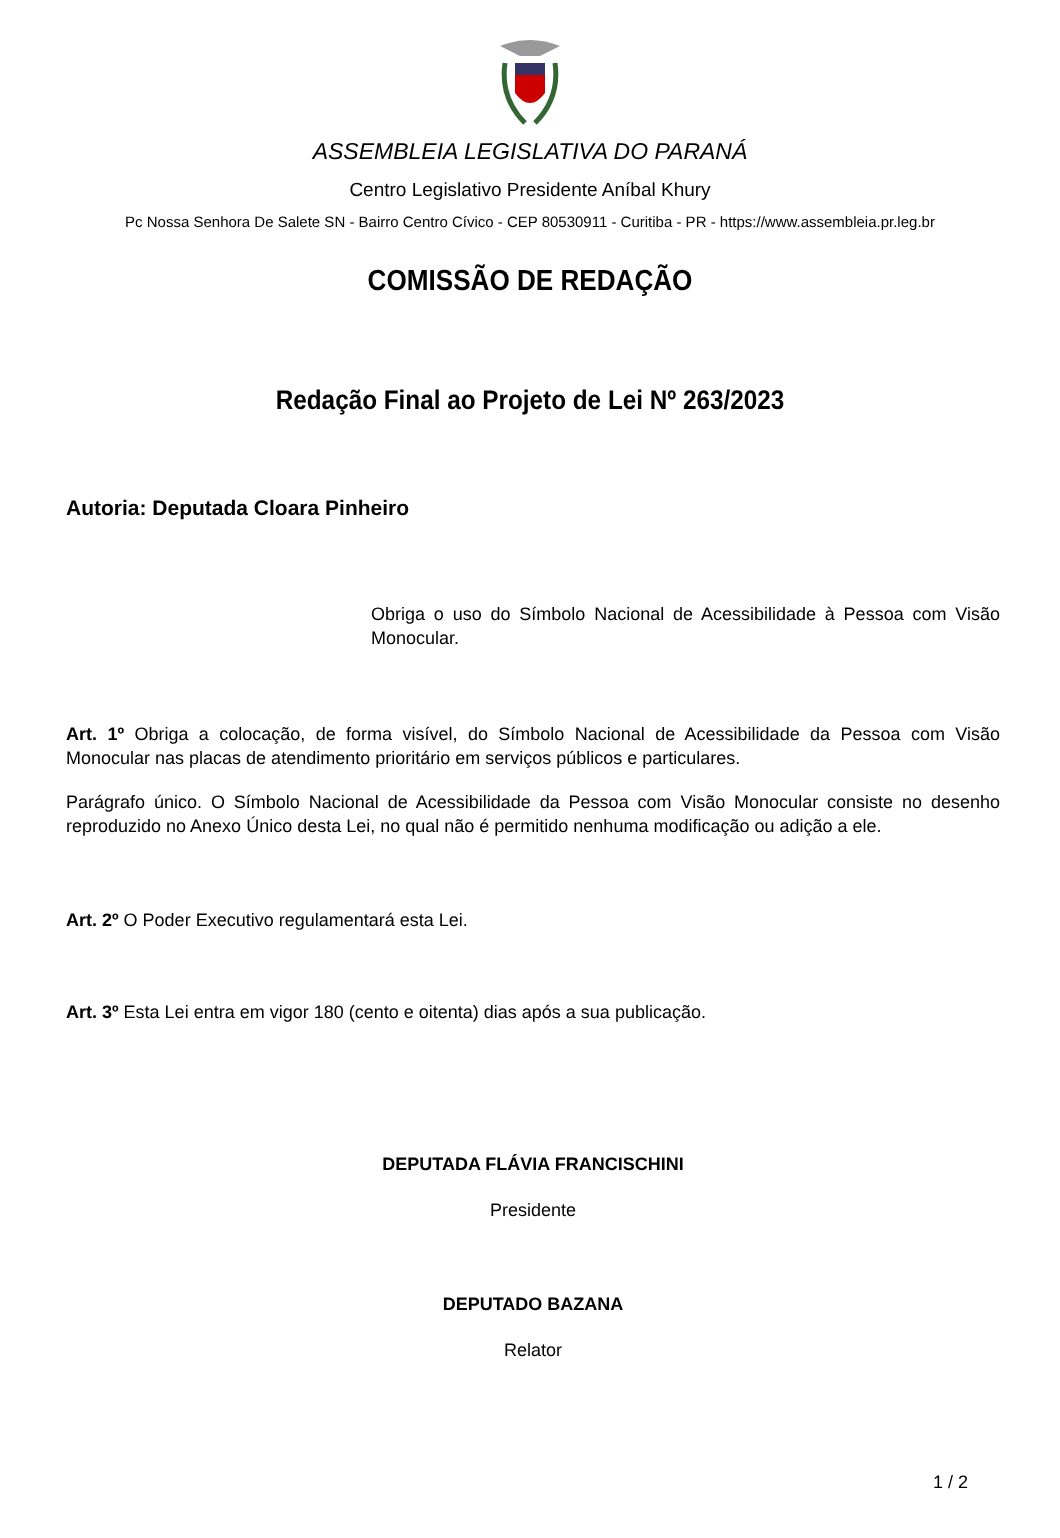ASSEMBLEIA LEGISLATIVA DO PARANÁ
Centro Legislativo Presidente Aníbal Khury
Pc Nossa Senhora De Salete SN - Bairro Centro Cívico - CEP 80530911 - Curitiba - PR - https://www.assembleia.pr.leg.br
COMISSÃO DE REDAÇÃO
Redação Final ao Projeto de Lei Nº 263/2023
Autoria: Deputada Cloara Pinheiro
Obriga o uso do Símbolo Nacional de Acessibilidade à Pessoa com Visão Monocular.
Art. 1º Obriga a colocação, de forma visível, do Símbolo Nacional de Acessibilidade da Pessoa com Visão Monocular nas placas de atendimento prioritário em serviços públicos e particulares.
Parágrafo único. O Símbolo Nacional de Acessibilidade da Pessoa com Visão Monocular consiste no desenho reproduzido no Anexo Único desta Lei, no qual não é permitido nenhuma modificação ou adição a ele.
Art. 2º O Poder Executivo regulamentará esta Lei.
Art. 3º Esta Lei entra em vigor 180 (cento e oitenta) dias após a sua publicação.
DEPUTADA FLÁVIA FRANCISCHINI
Presidente
DEPUTADO BAZANA
Relator
1 / 2